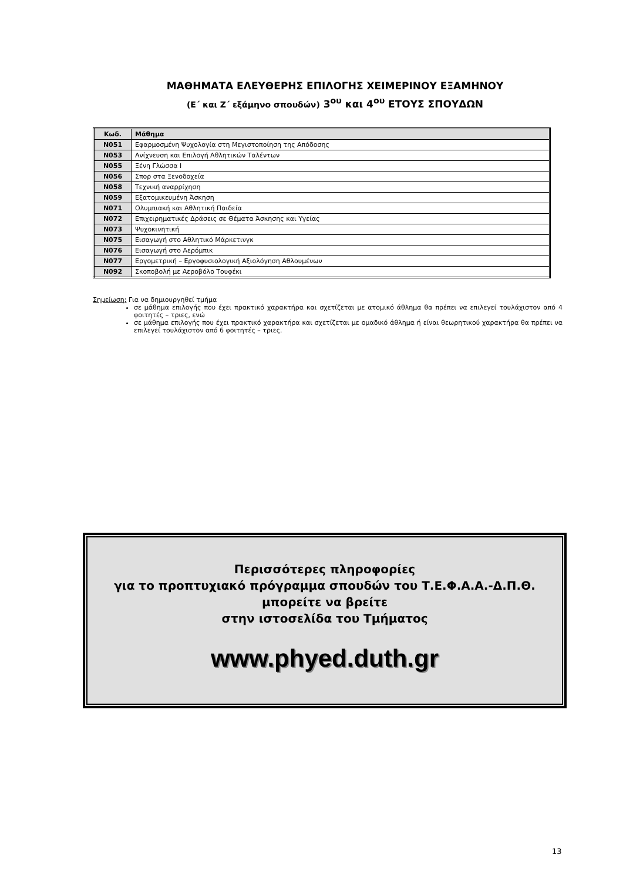ΜΑΘΗΜΑΤΑ ΕΛΕΥΘΕΡΗΣ ΕΠΙΛΟΓΗΣ ΧΕΙΜΕΡΙΝΟΥ ΕΞΑΜΗΝΟΥ
(Ε΄ και Ζ΄ εξάμηνο σπουδών) 3<sup>ου</sup> και 4<sup>ου</sup> ΕΤΟΥΣ ΣΠΟΥΔΩΝ
| Κωδ. | Μάθημα |
| --- | --- |
| Ν051 | Εφαρμοσμένη Ψυχολογία στη Μεγιστοποίηση της Απόδοσης |
| Ν053 | Ανίχνευση και Επιλογή Αθλητικών Ταλέντων |
| Ν055 | Ξένη Γλώσσα Ι |
| Ν056 | Σπορ στα Ξενοδοχεία |
| Ν058 | Τεχνική αναρρίχηση |
| Ν059 | Εξατομικευμένη Άσκηση |
| Ν071 | Ολυμπιακή και Αθλητική Παιδεία |
| Ν072 | Επιχειρηματικές Δράσεις σε Θέματα Άσκησης και Υγείας |
| Ν073 | Ψυχοκινητική |
| Ν075 | Εισαγωγή στο Αθλητικό Μάρκετινγκ |
| Ν076 | Εισαγωγή στο Αερόμπικ |
| Ν077 | Εργομετρική – Εργοφυσιολογική Αξιολόγηση Αθλουμένων |
| Ν092 | Σκοποβολή με Αεροβόλο Τουφέκι |
Σημείωση: Για να δημιουργηθεί τμήμα
σε μάθημα επιλογής που έχει πρακτικό χαρακτήρα και σχετίζεται με ατομικό άθλημα θα πρέπει να επιλεγεί τουλάχιστον από 4 φοιτητές – τριες, ενώ
σε μάθημα επιλογής που έχει πρακτικό χαρακτήρα και σχετίζεται με ομαδικό άθλημα ή είναι θεωρητικού χαρακτήρα θα πρέπει να επιλεγεί τουλάχιστον από 6 φοιτητές – τριες.
Περισσότερες πληροφορίες
για το προπτυχιακό πρόγραμμα σπουδών του Τ.Ε.Φ.Α.Α.-Δ.Π.Θ.
μπορείτε να βρείτε
στην ιστοσελίδα του Τμήματος
www.phyed.duth.gr
13